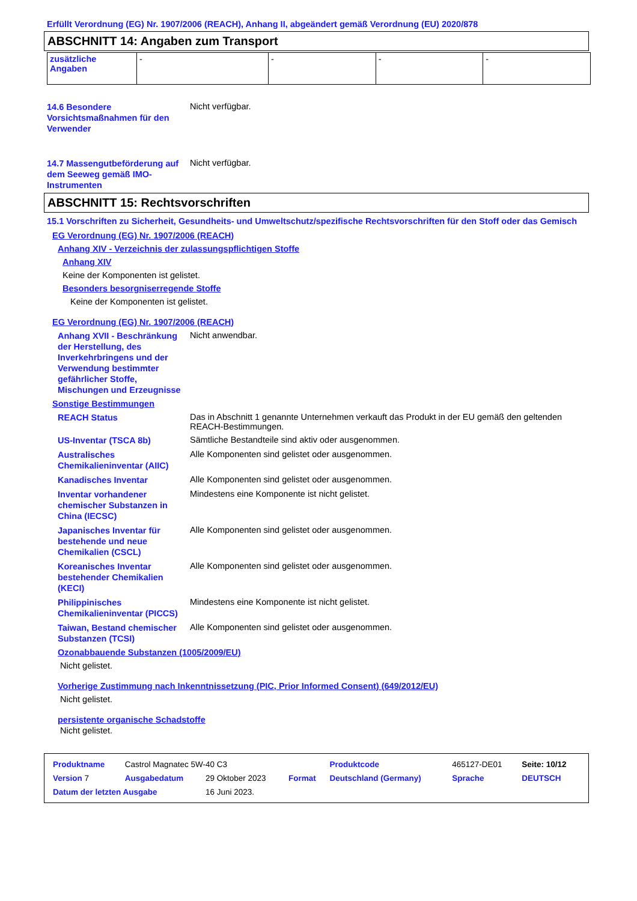Erfüllt Verordnung (EG) Nr. 1907/2006 (REACH), Anhang II, abgeändert gemäß Verordnung (EU) 2020/878
ABSCHNITT 14: Angaben zum Transport
| zusätzliche Angaben | - | - | - | - |
14.6 Besondere Vorsichtsmaßnahmen für den Verwender
Nicht verfügbar.
14.7 Massengutbeförderung auf dem Seeweg gemäß IMO-Instrumenten
Nicht verfügbar.
ABSCHNITT 15: Rechtsvorschriften
15.1 Vorschriften zu Sicherheit, Gesundheits- und Umweltschutz/spezifische Rechtsvorschriften für den Stoff oder das Gemisch
EG Verordnung (EG) Nr. 1907/2006 (REACH)
Anhang XIV - Verzeichnis der zulassungspflichtigen Stoffe
Anhang XIV
Keine der Komponenten ist gelistet.
Besonders besorgniserregende Stoffe
Keine der Komponenten ist gelistet.
EG Verordnung (EG) Nr. 1907/2006 (REACH)
Anhang XVII - Beschränkung der Herstellung, des Inverkehrbringens und der Verwendung bestimmter gefährlicher Stoffe, Mischungen und Erzeugnisse
Nicht anwendbar.
Sonstige Bestimmungen
REACH Status
Das in Abschnitt 1 genannte Unternehmen verkauft das Produkt in der EU gemäß den geltenden REACH-Bestimmungen.
US-Inventar (TSCA 8b)
Sämtliche Bestandteile sind aktiv oder ausgenommen.
Australisches Chemikalieninventar (AIIC)
Alle Komponenten sind gelistet oder ausgenommen.
Kanadisches Inventar
Alle Komponenten sind gelistet oder ausgenommen.
Inventar vorhandener chemischer Substanzen in China (IECSC)
Mindestens eine Komponente ist nicht gelistet.
Japanisches Inventar für bestehende und neue Chemikalien (CSCL)
Alle Komponenten sind gelistet oder ausgenommen.
Koreanisches Inventar bestehender Chemikalien (KECI)
Alle Komponenten sind gelistet oder ausgenommen.
Philippinisches Chemikalieninventar (PICCS)
Mindestens eine Komponente ist nicht gelistet.
Taiwan, Bestand chemischer Substanzen (TCSI)
Alle Komponenten sind gelistet oder ausgenommen.
Ozonabbauende Substanzen (1005/2009/EU)
Nicht gelistet.
Vorherige Zustimmung nach Inkenntnissetzung (PIC, Prior Informed Consent) (649/2012/EU)
Nicht gelistet.
persistente organische Schadstoffe
Nicht gelistet.
| Produktname | Castrol Magnatec 5W-40 C3 | | | Produktcode | 465127-DE01 | Seite: 10/12 |
| Version 7 | Ausgabedatum | 29 Oktober 2023 | Format | Deutschland (Germany) | Sprache | DEUTSCH |
| Datum der letzten Ausgabe | | 16 Juni 2023. | | | | |